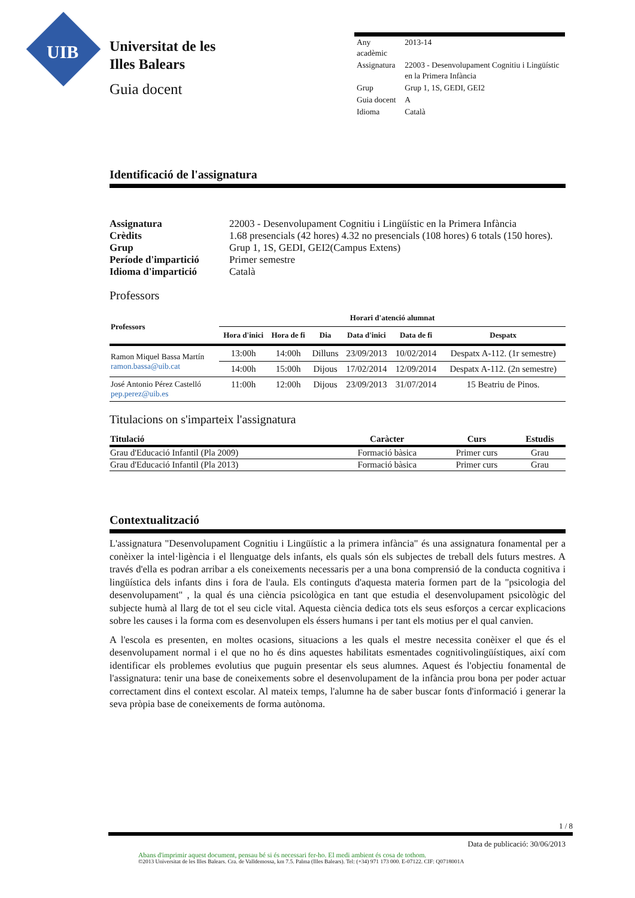UIB
Universitat de les
Illes Balears
Guia docent
| Any acadèmic | 2013-14 |
| Assignatura | 22003 - Desenvolupament Cognitiu i Lingüístic en la Primera Infància |
| Grup | Grup 1, 1S, GEDI, GEI2 |
| Guia docent | A |
| Idioma | Català |
Identificació de l'assignatura
| Assignatura | 22003 - Desenvolupament Cognitiu i Lingüístic en la Primera Infància |
| Crèdits | 1.68 presencials (42 hores) 4.32 no presencials (108 hores) 6 totals (150 hores). |
| Grup | Grup 1, 1S, GEDI, GEI2(Campus Extens) |
| Període d'impartició | Primer semestre |
| Idioma d'impartició | Català |
Professors
| Professors | Horari d'atenció alumnat | | | | | |
| --- | --- | --- | --- | --- | --- | --- |
| | Hora d'inici | Hora de fi | Dia | Data d'inici | Data de fi | Despatx |
| Ramon Miquel Bassa Martín ramon.bassa@uib.cat | 13:00h | 14:00h | Dilluns | 23/09/2013 | 10/02/2014 | Despatx A-112. (1r semestre) |
| | 14:00h | 15:00h | Dijous | 17/02/2014 | 12/09/2014 | Despatx A-112. (2n semestre) |
| José Antonio Pérez Castelló pep.perez@uib.es | 11:00h | 12:00h | Dijous | 23/09/2013 | 31/07/2014 | 15 Beatriu de Pinos. |
Titulacions on s'imparteix l'assignatura
| Titulació | Caràcter | Curs | Estudis |
| --- | --- | --- | --- |
| Grau d'Educació Infantil (Pla 2009) | Formació bàsica | Primer curs | Grau |
| Grau d'Educació Infantil (Pla 2013) | Formació bàsica | Primer curs | Grau |
Contextualització
L'assignatura "Desenvolupament Cognitiu i Lingüístic a la primera infància" és una assignatura fonamental per a conèixer la intel·ligència i el llenguatge dels infants, els quals són els subjectes de treball dels futurs mestres. A través d'ella es podran arribar a els coneixements necessaris per a una bona comprensió de la conducta cognitiva i lingüística dels infants dins i fora de l'aula. Els continguts d'aquesta materia formen part de la "psicologia del desenvolupament" , la qual és una ciència psicològica en tant que estudia el desenvolupament psicològic del subjecte humà al llarg de tot el seu cicle vital. Aquesta ciència dedica tots els seus esforços a cercar explicacions sobre les causes i la forma com es desenvolupen els éssers humans i per tant els motius per el qual canvien.
A l'escola es presenten, en moltes ocasions, situacions a les quals el mestre necessita conèixer el que és el desenvolupament normal i el que no ho és dins aquestes habilitats esmentades cognitivolingüístiques, així com identificar els problemes evolutius que puguin presentar els seus alumnes. Aquest és l'objectiu fonamental de l'assignatura: tenir una base de coneixements sobre el desenvolupament de la infància prou bona per poder actuar correctament dins el context escolar. Al mateix temps, l'alumne ha de saber buscar fonts d'informació i generar la seva pròpia base de coneixements de forma autònoma.
1 / 8
Data de publicació: 30/06/2013
Abans d'imprimir aquest document, pensau bé si és necessari fer-ho. El medi ambient és cosa de tothom.
©2013 Universitat de les Illes Balears. Cra. de Valldemossa, km 7.5. Palma (Illes Balears). Tel: (+34) 971 173 000. E-07122. CIF: Q0718001A